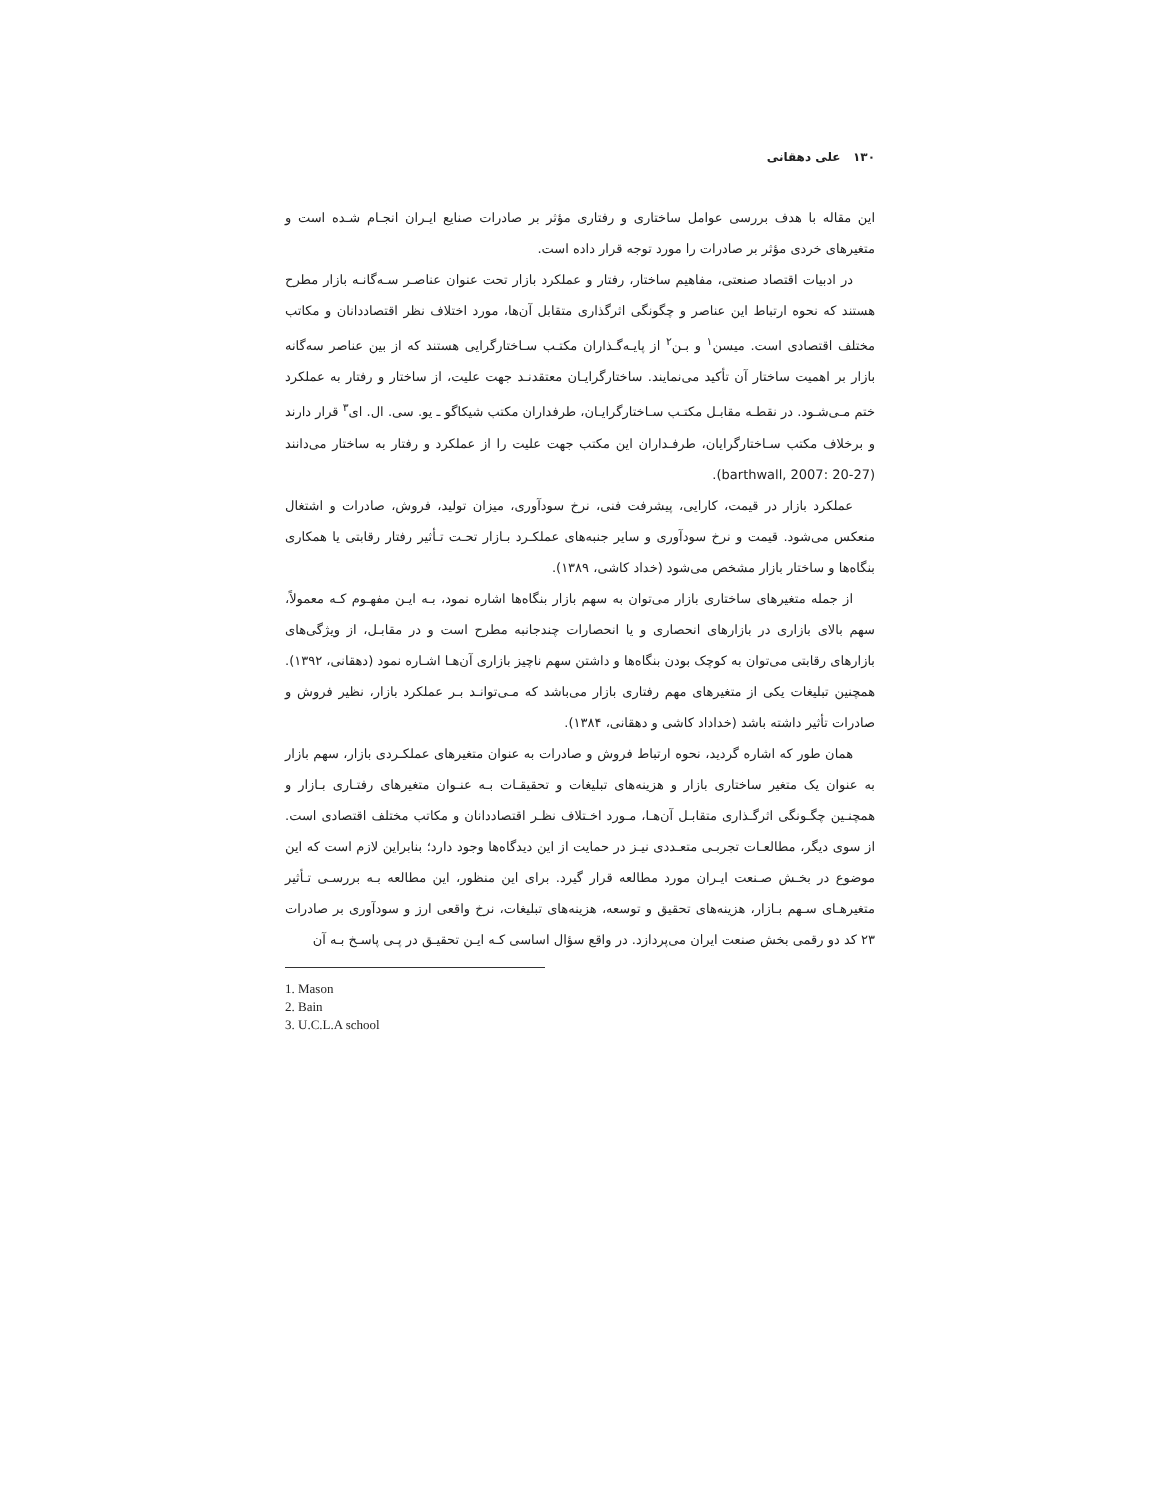۱۳۰ علی دهقانی
این مقاله با هدف بررسی عوامل ساختاری و رفتاری مؤثر بر صادرات صنایع ایـران انجـام شـده است و متغیرهای خردی مؤثر بر صادرات را مورد توجه قرار داده است.
در ادبیات اقتصاد صنعتی، مفاهیم ساختار، رفتار و عملکرد بازار تحت عنوان عناصـر سـه‌گانـه بازار مطرح هستند که نحوه ارتباط این عناصر و چگونگی اثرگذاری متقابل آن‌ها، مورد اختلاف نظر اقتصاددانان و مکاتب مختلف اقتصادی است. میسن<sup>۱</sup> و بـن<sup>۲</sup> از پایـه‌گـذاران مکتـب سـاختارگرایی هستند که از بین عناصر سه‌گانه بازار بر اهمیت ساختار آن تأکید می‌نمایند. ساختارگرایـان معتقدنـد جهت علیت، از ساختار و رفتار به عملکرد ختم مـی‌شـود. در نقطـه مقابـل مکتـب سـاختارگرایـان، طرفداران مکتب شیکاگو ـ یو. سی. ال. ای<sup>۳</sup> قرار دارند و برخلاف مکتب سـاختارگرایان، طرفـداران این مکتب جهت علیت را از عملکرد و رفتار به ساختار می‌دانند (barthwall, 2007: 20-27).
عملکرد بازار در قیمت، کارایی، پیشرفت فنی، نرخ سودآوری، میزان تولید، فروش، صادرات و اشتغال منعکس می‌شود. قیمت و نرخ سودآوری و سایر جنبه‌های عملکـرد بـازار تحـت تـأثیر رفتار رقابتی یا همکاری بنگاه‌ها و ساختار بازار مشخص می‌شود (خداد کاشی، ۱۳۸۹).
از جمله متغیرهای ساختاری بازار می‌توان به سهم بازار بنگاه‌ها اشاره نمود، بـه ایـن مفهـوم کـه معمولاً، سهم بالای بازاری در بازارهای انحصاری و یا انحصارات چندجانبه مطرح است و در مقابـل، از ویژگی‌های بازارهای رقابتی می‌توان به کوچک بودن بنگاه‌ها و داشتن سهم ناچیز بازاری آن‌هـا اشـاره نمود (دهقانی، ۱۳۹۲). همچنین تبلیغات یکی از متغیرهای مهم رفتاری بازار می‌باشد که مـی‌توانـد بـر عملکرد بازار، نظیر فروش و صادرات تأثیر داشته باشد (خداداد کاشی و دهقانی، ۱۳۸۴).
همان طور که اشاره گردید، نحوه ارتباط فروش و صادرات به عنوان متغیرهای عملکـردی بازار، سهم بازار به عنوان یک متغیر ساختاری بازار و هزینه‌های تبلیغات و تحقیقـات بـه عنـوان متغیرهای رفتـاری بـازار و همچنـین چگـونگی اثرگـذاری متقابـل آن‌هـا، مـورد اخـتلاف نظـر اقتصاددانان و مکاتب مختلف اقتصادی است. از سوی دیگر، مطالعـات تجربـی متعـددی نیـز در حمایت از این دیدگاه‌ها وجود دارد؛ بنابراین لازم است که این موضوع در بخـش صـنعت ایـران مورد مطالعه قرار گیرد. برای این منظور، این مطالعه بـه بررسـی تـأثیر متغیرهـای سـهم بـازار، هزینه‌های تحقیق و توسعه، هزینه‌های تبلیغات، نرخ واقعی ارز و سودآوری بر صادرات ۲۳ کد دو رقمی بخش صنعت ایران می‌پردازد. در واقع سؤال اساسی کـه ایـن تحقیـق در پـی پاسـخ بـه آن
1. Mason
2. Bain
3. U.C.L.A school